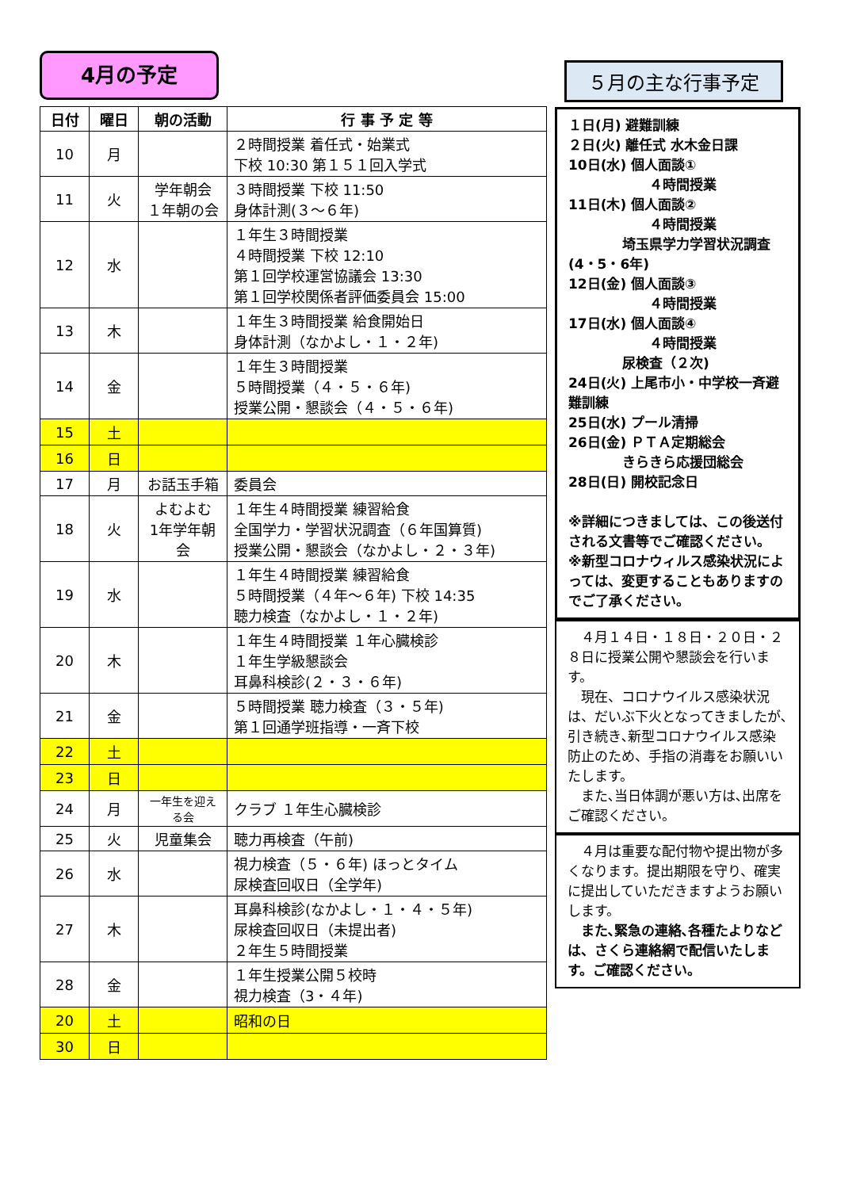4月の予定
| 日付 | 曜日 | 朝の活動 | 行 事 予 定 等 |
| --- | --- | --- | --- |
| 10 | 月 | | ２時間授業 着任式・始業式 下校 10:30 第１５１回入学式 |
| 11 | 火 | 学年朝会 １年朝の会 | ３時間授業 下校 11:50 身体計測(３～６年) |
| 12 | 水 | | １年生３時間授業 ４時間授業 下校 12:10 第１回学校運営協議会 13:30 第１回学校関係者評価委員会 15:00 |
| 13 | 木 | | １年生３時間授業 給食開始日 身体計測（なかよし・１・２年) |
| 14 | 金 | | １年生３時間授業 ５時間授業（４・５・６年) 授業公開・懇談会（４・５・６年) |
| 15 | 土 | | |
| 16 | 日 | | |
| 17 | 月 | お話玉手箱 | 委員会 |
| 18 | 火 | よむよむ 1年学年朝会 | １年生４時間授業 練習給食 全国学力・学習状況調査（６年国算質) 授業公開・懇談会（なかよし・２・３年) |
| 19 | 水 | | １年生４時間授業 練習給食 ５時間授業（４年～６年) 下校 14:35 聴力検査（なかよし・１・２年) |
| 20 | 木 | | １年生４時間授業 １年心臓検診 １年生学級懇談会 耳鼻科検診(２・３・６年) |
| 21 | 金 | | ５時間授業 聴力検査（３・５年) 第１回通学班指導・一斉下校 |
| 22 | 土 | | |
| 23 | 日 | | |
| 24 | 月 | 一年生を迎える会 | クラブ １年生心臓検診 |
| 25 | 火 | 児童集会 | 聴力再検査（午前) |
| 26 | 水 | | 視力検査（５・６年) ほっとタイム 尿検査回収日（全学年) |
| 27 | 木 | | 耳鼻科検診(なかよし・１・４・５年) 尿検査回収日（未提出者) ２年生５時間授業 |
| 28 | 金 | | １年生授業公開５校時 視力検査（3・４年) |
| 20 | 土 | | 昭和の日 |
| 30 | 日 | | |
５月の主な行事予定
１日(月) 避難訓練
２日(火) 離任式 水木金日課
10日(水) 個人面談①
　　　　　　４時間授業
11日(木) 個人面談②
　　　　　　４時間授業
　　　　埼玉県学力学習状況調査(4・5・6年)
12日(金) 個人面談③
　　　　　　４時間授業
17日(水) 個人面談④
　　　　　　４時間授業
　　　　尿検査（２次)
24日(火) 上尾市小・中学校一斉避難訓練
25日(水) プール清掃
26日(金) ＰＴＡ定期総会
　　　　きらきら応援団総会
28日(日) 開校記念日
※詳細につきましては、この後送付される文書等でご確認ください。
※新型コロナウィルス感染状況によっては、変更することもありますのでご了承ください。
　４月１４日・１８日・２０日・２８日に授業公開や懇談会を行います。
　現在、コロナウイルス感染状況は、だいぶ下火となってきましたが､引き続き､新型コロナウイルス感染防止のため、手指の消毒をお願いいたします。
　また､当日体調が悪い方は､出席をご確認ください。
　４月は重要な配付物や提出物が多くなります。提出期限を守り、確実に提出していただきますようお願いします。
　また､緊急の連絡､各種たよりなどは、さくら連絡網で配信いたします。ご確認ください。